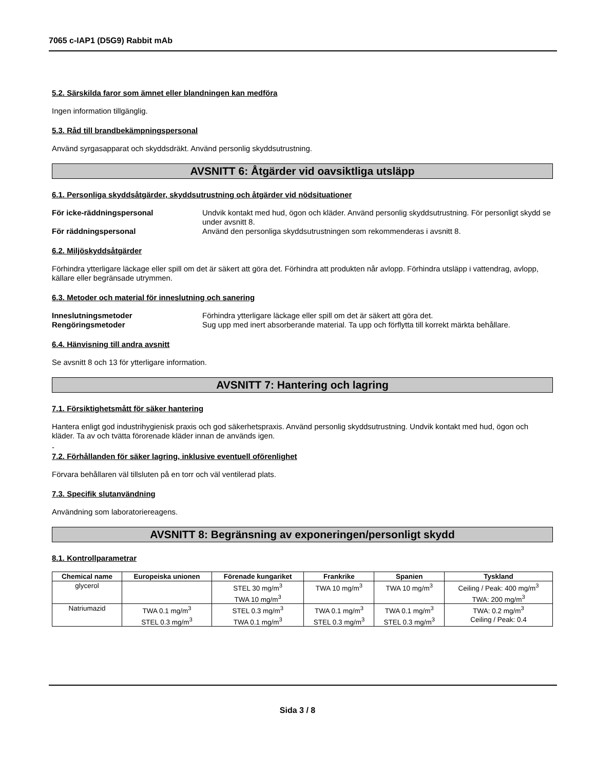7065 c-IAP1 (D5G9) Rabbit mAb
5.2. Särskilda faror som ämnet eller blandningen kan medföra
Ingen information tillgänglig.
5.3. Råd till brandbekämpningspersonal
Använd syrgasapparat och skyddsdräkt. Använd personlig skyddsutrustning.
AVSNITT 6: Åtgärder vid oavsiktliga utsläpp
6.1. Personliga skyddsåtgärder, skyddsutrustning och åtgärder vid nödsituationer
För icke-räddningspersonal Undvik kontakt med hud, ögon och kläder. Använd personlig skyddsutrustning. För personligt skydd se under avsnitt 8. För räddningspersonal Använd den personliga skyddsutrustningen som rekommenderas i avsnitt 8.
6.2. Miljöskyddsåtgärder
Förhindra ytterligare läckage eller spill om det är säkert att göra det. Förhindra att produkten når avlopp. Förhindra utsläpp i vattendrag, avlopp, källare eller begränsade utrymmen.
6.3. Metoder och material för inneslutning och sanering
Inneslutningsmetoder Förhindra ytterligare läckage eller spill om det är säkert att göra det. Rengöringsmetoder Sug upp med inert absorberande material. Ta upp och förflytta till korrekt märkta behållare.
6.4. Hänvisning till andra avsnitt
Se avsnitt 8 och 13 för ytterligare information.
AVSNITT 7: Hantering och lagring
7.1. Försiktighetsmått för säker hantering
Hantera enligt god industrihygienisk praxis och god säkerhetspraxis. Använd personlig skyddsutrustning. Undvik kontakt med hud, ögon och kläder. Ta av och tvätta förorenade kläder innan de används igen.
-
7.2. Förhållanden för säker lagring, inklusive eventuell oförenlighet
Förvara behållaren väl tillsluten på en torr och väl ventilerad plats.
7.3. Specifik slutanvändning
Användning som laboratoriereagens.
AVSNITT 8: Begränsning av exponeringen/personligt skydd
8.1. Kontrollparametrar
| Chemical name | Europeiska unionen | Förenade kungariket | Frankrike | Spanien | Tyskland |
| --- | --- | --- | --- | --- | --- |
| glycerol | | STEL 30 mg/m<sup>3</sup> TWA 10 mg/m<sup>3</sup> | TWA 10 mg/m<sup>3</sup> | TWA 10 mg/m<sup>3</sup> | Ceiling / Peak: 400 mg/m<sup>3</sup> TWA: 200 mg/m<sup>3</sup> |
| Natriumazid | TWA 0.1 mg/m<sup>3</sup> STEL 0.3 mg/m<sup>3</sup> | STEL 0.3 mg/m<sup>3</sup> TWA 0.1 mg/m<sup>3</sup> | TWA 0.1 mg/m<sup>3</sup> STEL 0.3 mg/m<sup>3</sup> | TWA 0.1 mg/m<sup>3</sup> STEL 0.3 mg/m<sup>3</sup> | TWA: 0.2 mg/m<sup>3</sup> Ceiling / Peak: 0.4 |
Sida 3 / 8